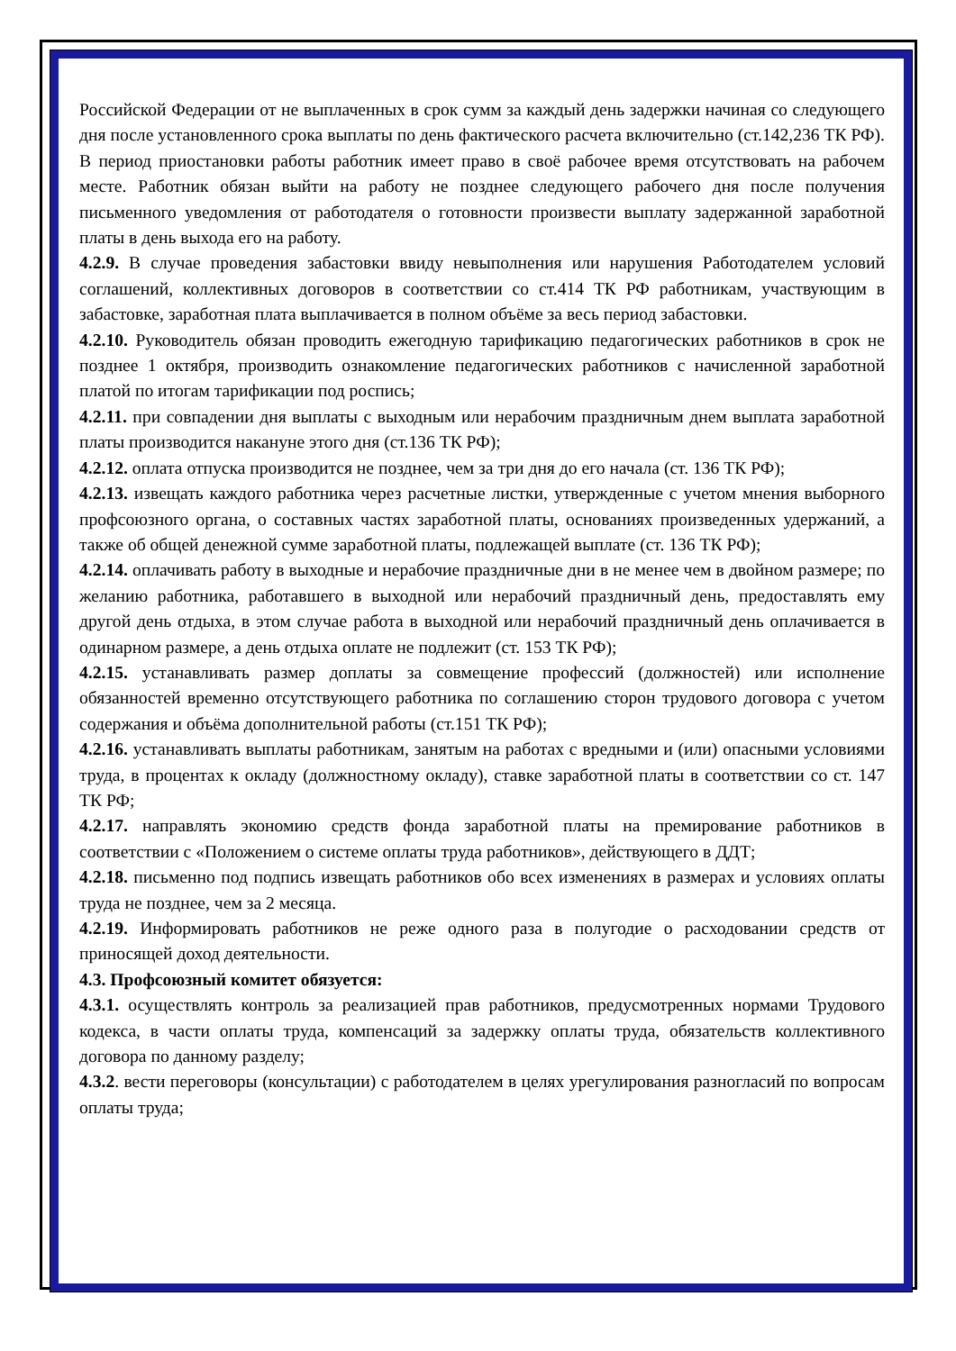Российской Федерации от не выплаченных в срок сумм за каждый день задержки начиная со следующего дня после установленного срока выплаты по день фактического расчета включительно (ст.142,236 ТК РФ). В период приостановки работы работник имеет право в своё рабочее время отсутствовать на рабочем месте. Работник обязан выйти на работу не позднее следующего рабочего дня после получения письменного уведомления от работодателя о готовности произвести выплату задержанной заработной платы в день выхода его на работу.
4.2.9. В случае проведения забастовки ввиду невыполнения или нарушения Работодателем условий соглашений, коллективных договоров в соответствии со ст.414 ТК РФ работникам, участвующим в забастовке, заработная плата выплачивается в полном объёме за весь период забастовки.
4.2.10. Руководитель обязан проводить ежегодную тарификацию педагогических работников в срок не позднее 1 октября, производить ознакомление педагогических работников с начисленной заработной платой по итогам тарификации под роспись;
4.2.11. при совпадении дня выплаты с выходным или нерабочим праздничным днем выплата заработной платы производится накануне этого дня (ст.136 ТК РФ);
4.2.12. оплата отпуска производится не позднее, чем за три дня до его начала (ст. 136 ТК РФ);
4.2.13. извещать каждого работника через расчетные листки, утвержденные с учетом мнения выборного профсоюзного органа, о составных частях заработной платы, основаниях произведенных удержаний, а также об общей денежной сумме заработной платы, подлежащей выплате (ст. 136 ТК РФ);
4.2.14. оплачивать работу в выходные и нерабочие праздничные дни в не менее чем в двойном размере; по желанию работника, работавшего в выходной или нерабочий праздничный день, предоставлять ему другой день отдыха, в этом случае работа в выходной или нерабочий праздничный день оплачивается в одинарном размере, а день отдыха оплате не подлежит (ст. 153 ТК РФ);
4.2.15. устанавливать размер доплаты за совмещение профессий (должностей) или исполнение обязанностей временно отсутствующего работника по соглашению сторон трудового договора с учетом содержания и объёма дополнительной работы (ст.151 ТК РФ);
4.2.16. устанавливать выплаты работникам, занятым на работах с вредными и (или) опасными условиями труда, в процентах к окладу (должностному окладу), ставке заработной платы в соответствии со ст. 147 ТК РФ;
4.2.17. направлять экономию средств фонда заработной платы на премирование работников в соответствии с «Положением о системе оплаты труда работников», действующего в ДДТ;
4.2.18. письменно под подпись извещать работников обо всех изменениях в размерах и условиях оплаты труда не позднее, чем за 2 месяца.
4.2.19. Информировать работников не реже одного раза в полугодие о расходовании средств от приносящей доход деятельности.
4.3. Профсоюзный комитет обязуется:
4.3.1. осуществлять контроль за реализацией прав работников, предусмотренных нормами Трудового кодекса, в части оплаты труда, компенсаций за задержку оплаты труда, обязательств коллективного договора по данному разделу;
4.3.2. вести переговоры (консультации) с работодателем в целях урегулирования разногласий по вопросам оплаты труда;